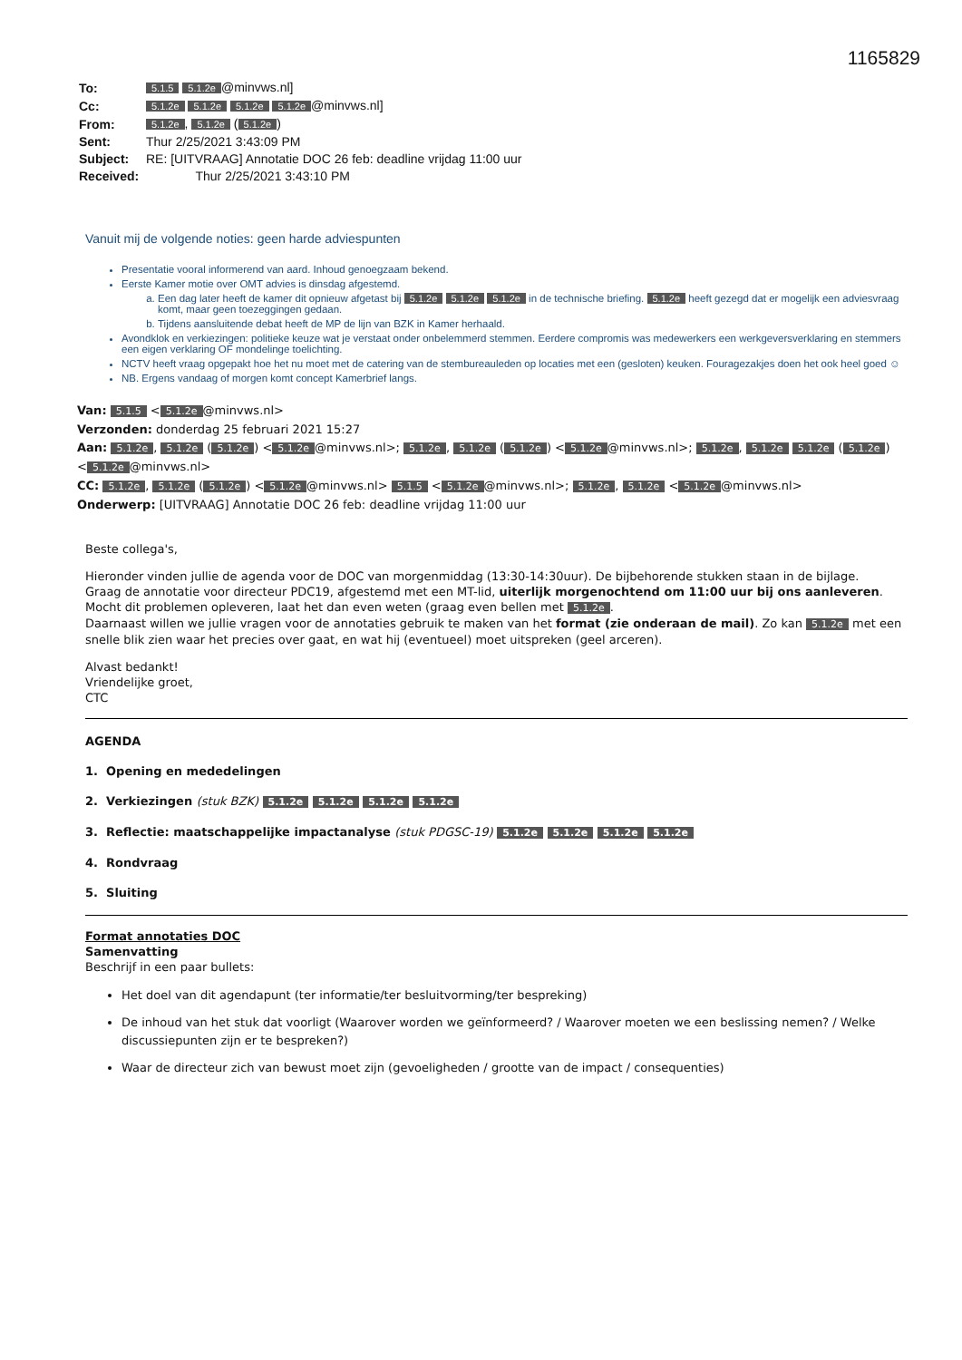1165829
| To: | 5.1.5 5.1.2e @minvws.nl] |
| Cc: | 5.1.2e 5.1.2e 5.1.2e 5.1.2e @minvws.nl] |
| From: | 5.1.2e , 5.1.2e ( 5.1.2e ) |
| Sent: | Thur 2/25/2021 3:43:09 PM |
| Subject: | RE: [UITVRAAG] Annotatie DOC 26 feb: deadline vrijdag 11:00 uur |
| Received: | Thur 2/25/2021 3:43:10 PM |
Vanuit mij de volgende noties: geen harde adviespunten
Presentatie vooral informerend van aard. Inhoud genoegzaam bekend.
Eerste Kamer motie over OMT advies is dinsdag afgestemd.
a. Een dag later heeft de kamer dit opnieuw afgetast bij 5.1.2e 5.1.2e 5.1.2e in de technische briefing. 5.1.2e heeft gezegd dat er mogelijk een adviesvraag komt, maar geen toezeggingen gedaan.
b. Tijdens aansluitende debat heeft de MP de lijn van BZK in Kamer herhaald.
Avondklok en verkiezingen: politieke keuze wat je verstaat onder onbelemmerd stemmen. Eerdere compromis was medewerkers een werkgeversverklaring en stemmers een eigen verklaring OF mondelinge toelichting.
NCTV heeft vraag opgepakt hoe het nu moet met de catering van de stembureauleden op locaties met een (gesloten) keuken. Fouragezakjes doen het ook heel goed ☺
NB. Ergens vandaag of morgen komt concept Kamerbrief langs.
Van: 5.1.5 < 5.1.2e @minvws.nl>
Verzonden: donderdag 25 februari 2021 15:27
Aan: 5.1.2e, 5.1.2e (5.1.2e) < 5.1.2e @minvws.nl>; 5.1.2e, 5.1.2e (5.1.2e) < 5.1.2e @minvws.nl>; 5.1.2e, 5.1.2e 5.1.2e (5.1.2e) < 5.1.2e @minvws.nl>
CC: 5.1.2e, 5.1.2e (5.1.2e) < 5.1.2e @minvws.nl> 5.1.5 < 5.1.2e @minvws.nl>; 5.1.2e, 5.1.2e < 5.1.2e @minvws.nl>
Onderwerp: [UITVRAAG] Annotatie DOC 26 feb: deadline vrijdag 11:00 uur
Beste collega's,
Hieronder vinden jullie de agenda voor de DOC van morgenmiddag (13:30-14:30uur). De bijbehorende stukken staan in de bijlage.
Graag de annotatie voor directeur PDC19, afgestemd met een MT-lid, uiterlijk morgenochtend om 11:00 uur bij ons aanleveren. Mocht dit problemen opleveren, laat het dan even weten (graag even bellen met 5.1.2e.
Daarnaast willen we jullie vragen voor de annotaties gebruik te maken van het format (zie onderaan de mail). Zo kan 5.1.2e met een snelle blik zien waar het precies over gaat, en wat hij (eventueel) moet uitspreken (geel arceren).
Alvast bedankt!
Vriendelijke groet,
CTC
AGENDA
1. Opening en mededelingen
2. Verkiezingen (stuk BZK) 5.1.2e 5.1.2e 5.1.2e 5.1.2e
3. Reflectie: maatschappelijke impactanalyse (stuk PDGSC-19) 5.1.2e 5.1.2e 5.1.2e 5.1.2e
4. Rondvraag
5. Sluiting
Format annotaties DOC
Samenvatting
Beschrijf in een paar bullets:
Het doel van dit agendapunt (ter informatie/ter besluitvorming/ter bespreking)
De inhoud van het stuk dat voorligt (Waarover worden we geïnformeerd? / Waarover moeten we een beslissing nemen? / Welke discussiepunten zijn er te bespreken?)
Waar de directeur zich van bewust moet zijn (gevoeligheden / grootte van de impact / consequenties)